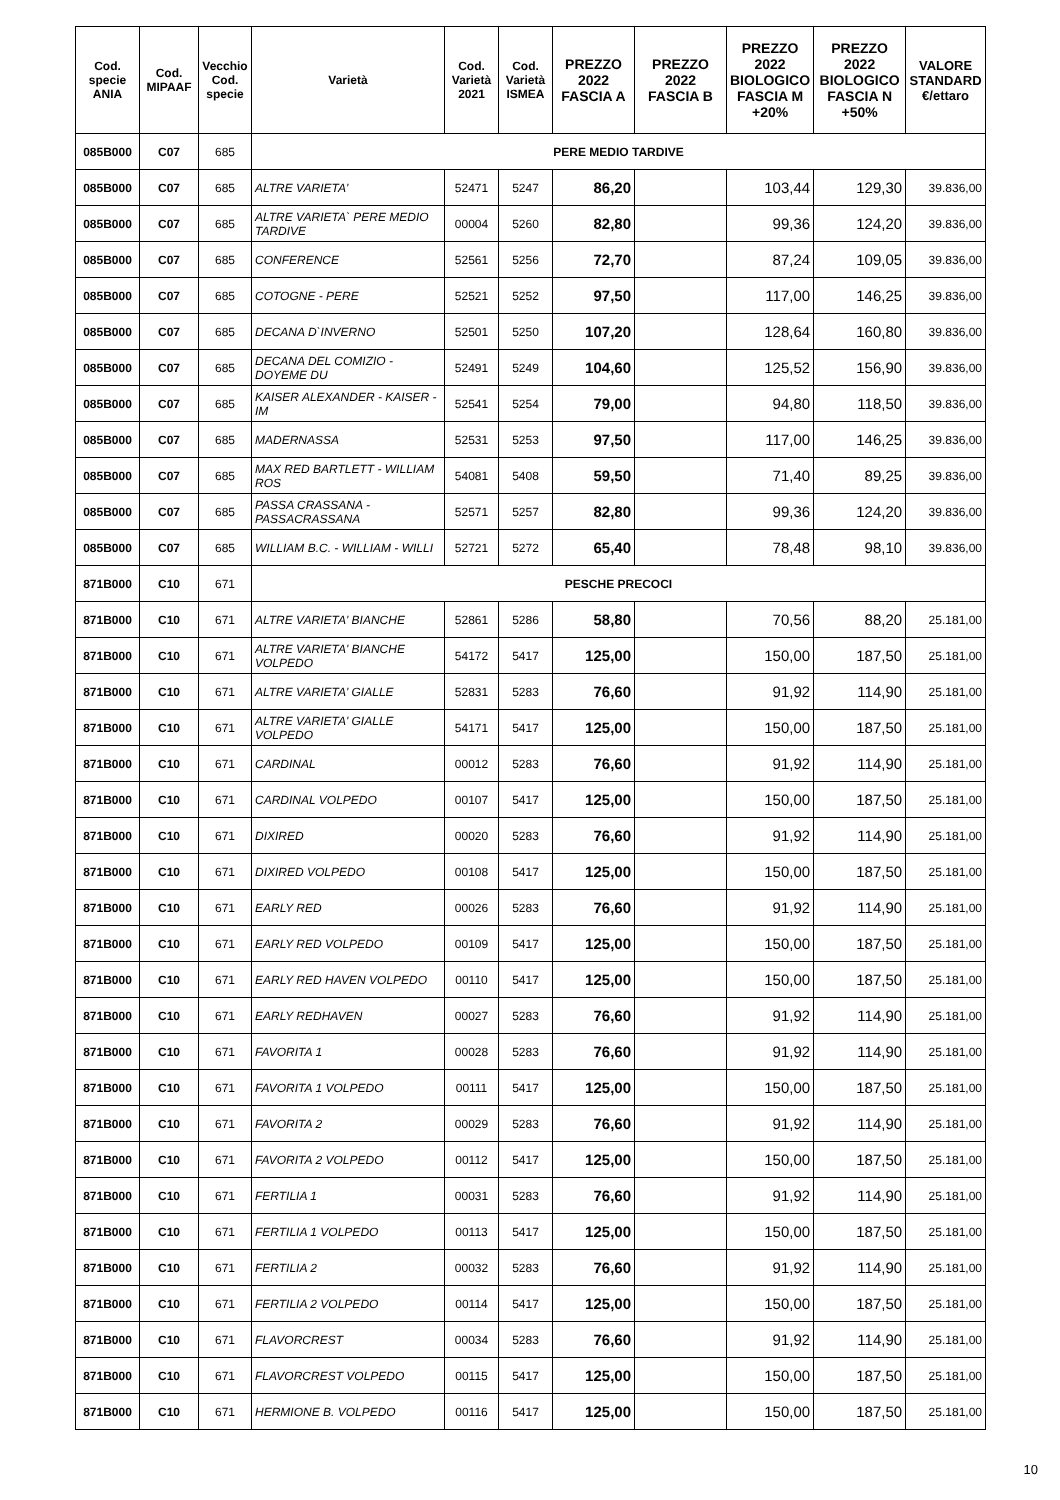| Cod. specie ANIA | Cod. MIPAAF | Vecchio Cod. specie | Varietà | Cod. Varietà 2021 | Cod. Varietà ISMEA | PREZZO 2022 FASCIA A | PREZZO 2022 FASCIA B | PREZZO 2022 BIOLOGICO FASCIA M +20% | PREZZO 2022 BIOLOGICO FASCIA N +50% | VALORE STANDARD €/ettaro |
| --- | --- | --- | --- | --- | --- | --- | --- | --- | --- | --- |
| 085B000 | C07 | 685 | PERE MEDIO TARDIVE | | | | | | | |
| 085B000 | C07 | 685 | ALTRE VARIETA' | 52471 | 5247 | 86,20 | | 103,44 | 129,30 | 39.836,00 |
| 085B000 | C07 | 685 | ALTRE VARIETA` PERE MEDIO TARDIVE | 00004 | 5260 | 82,80 | | 99,36 | 124,20 | 39.836,00 |
| 085B000 | C07 | 685 | CONFERENCE | 52561 | 5256 | 72,70 | | 87,24 | 109,05 | 39.836,00 |
| 085B000 | C07 | 685 | COTOGNE - PERE | 52521 | 5252 | 97,50 | | 117,00 | 146,25 | 39.836,00 |
| 085B000 | C07 | 685 | DECANA D`INVERNO | 52501 | 5250 | 107,20 | | 128,64 | 160,80 | 39.836,00 |
| 085B000 | C07 | 685 | DECANA DEL COMIZIO - DOYEME DU | 52491 | 5249 | 104,60 | | 125,52 | 156,90 | 39.836,00 |
| 085B000 | C07 | 685 | KAISER ALEXANDER - KAISER - IM | 52541 | 5254 | 79,00 | | 94,80 | 118,50 | 39.836,00 |
| 085B000 | C07 | 685 | MADERNASSA | 52531 | 5253 | 97,50 | | 117,00 | 146,25 | 39.836,00 |
| 085B000 | C07 | 685 | MAX RED BARTLETT - WILLIAM ROS | 54081 | 5408 | 59,50 | | 71,40 | 89,25 | 39.836,00 |
| 085B000 | C07 | 685 | PASSA CRASSANA - PASSACRASSANA | 52571 | 5257 | 82,80 | | 99,36 | 124,20 | 39.836,00 |
| 085B000 | C07 | 685 | WILLIAM B.C. - WILLIAM - WILLI | 52721 | 5272 | 65,40 | | 78,48 | 98,10 | 39.836,00 |
| 871B000 | C10 | 671 | PESCHE PRECOCI | | | | | | | |
| 871B000 | C10 | 671 | ALTRE VARIETA' BIANCHE | 52861 | 5286 | 58,80 | | 70,56 | 88,20 | 25.181,00 |
| 871B000 | C10 | 671 | ALTRE VARIETA' BIANCHE VOLPEDO | 54172 | 5417 | 125,00 | | 150,00 | 187,50 | 25.181,00 |
| 871B000 | C10 | 671 | ALTRE VARIETA' GIALLE | 52831 | 5283 | 76,60 | | 91,92 | 114,90 | 25.181,00 |
| 871B000 | C10 | 671 | ALTRE VARIETA' GIALLE VOLPEDO | 54171 | 5417 | 125,00 | | 150,00 | 187,50 | 25.181,00 |
| 871B000 | C10 | 671 | CARDINAL | 00012 | 5283 | 76,60 | | 91,92 | 114,90 | 25.181,00 |
| 871B000 | C10 | 671 | CARDINAL VOLPEDO | 00107 | 5417 | 125,00 | | 150,00 | 187,50 | 25.181,00 |
| 871B000 | C10 | 671 | DIXIRED | 00020 | 5283 | 76,60 | | 91,92 | 114,90 | 25.181,00 |
| 871B000 | C10 | 671 | DIXIRED VOLPEDO | 00108 | 5417 | 125,00 | | 150,00 | 187,50 | 25.181,00 |
| 871B000 | C10 | 671 | EARLY RED | 00026 | 5283 | 76,60 | | 91,92 | 114,90 | 25.181,00 |
| 871B000 | C10 | 671 | EARLY RED VOLPEDO | 00109 | 5417 | 125,00 | | 150,00 | 187,50 | 25.181,00 |
| 871B000 | C10 | 671 | EARLY RED HAVEN VOLPEDO | 00110 | 5417 | 125,00 | | 150,00 | 187,50 | 25.181,00 |
| 871B000 | C10 | 671 | EARLY REDHAVEN | 00027 | 5283 | 76,60 | | 91,92 | 114,90 | 25.181,00 |
| 871B000 | C10 | 671 | FAVORITA 1 | 00028 | 5283 | 76,60 | | 91,92 | 114,90 | 25.181,00 |
| 871B000 | C10 | 671 | FAVORITA 1 VOLPEDO | 00111 | 5417 | 125,00 | | 150,00 | 187,50 | 25.181,00 |
| 871B000 | C10 | 671 | FAVORITA 2 | 00029 | 5283 | 76,60 | | 91,92 | 114,90 | 25.181,00 |
| 871B000 | C10 | 671 | FAVORITA 2 VOLPEDO | 00112 | 5417 | 125,00 | | 150,00 | 187,50 | 25.181,00 |
| 871B000 | C10 | 671 | FERTILIA 1 | 00031 | 5283 | 76,60 | | 91,92 | 114,90 | 25.181,00 |
| 871B000 | C10 | 671 | FERTILIA 1 VOLPEDO | 00113 | 5417 | 125,00 | | 150,00 | 187,50 | 25.181,00 |
| 871B000 | C10 | 671 | FERTILIA 2 | 00032 | 5283 | 76,60 | | 91,92 | 114,90 | 25.181,00 |
| 871B000 | C10 | 671 | FERTILIA 2 VOLPEDO | 00114 | 5417 | 125,00 | | 150,00 | 187,50 | 25.181,00 |
| 871B000 | C10 | 671 | FLAVORCREST | 00034 | 5283 | 76,60 | | 91,92 | 114,90 | 25.181,00 |
| 871B000 | C10 | 671 | FLAVORCREST VOLPEDO | 00115 | 5417 | 125,00 | | 150,00 | 187,50 | 25.181,00 |
| 871B000 | C10 | 671 | HERMIONE B. VOLPEDO | 00116 | 5417 | 125,00 | | 150,00 | 187,50 | 25.181,00 |
10